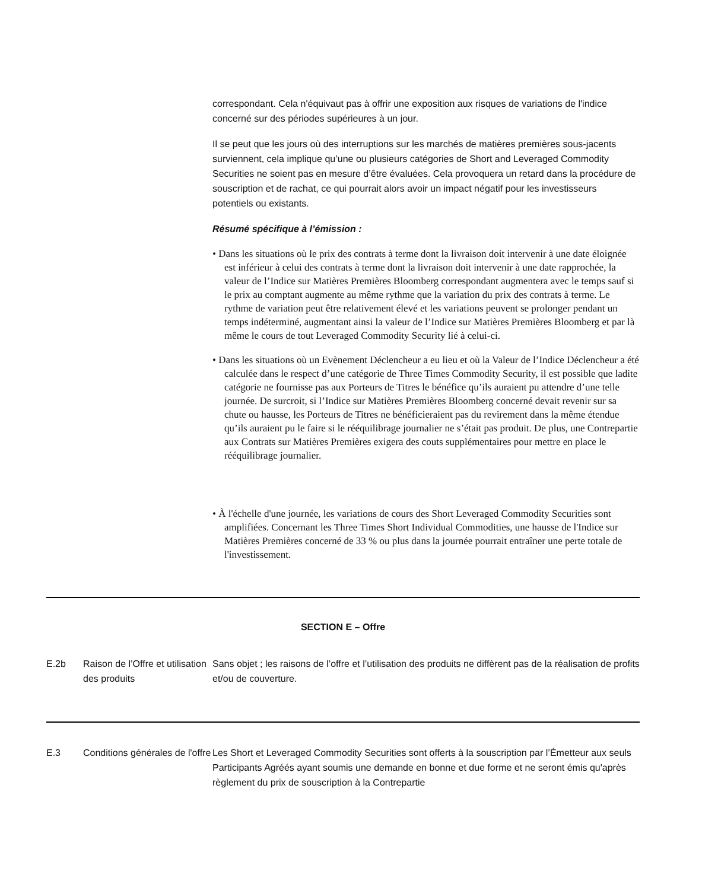correspondant. Cela n'équivaut pas à offrir une exposition aux risques de variations de l'indice concerné sur des périodes supérieures à un jour.
Il se peut que les jours où des interruptions sur les marchés de matières premières sous-jacents surviennent, cela implique qu’une ou plusieurs catégories de Short and Leveraged Commodity Securities ne soient pas en mesure d’être évaluées. Cela provoquera un retard dans la procédure de souscription et de rachat, ce qui pourrait alors avoir un impact négatif pour les investisseurs potentiels ou existants.
Résumé spécifique à l’émission :
• Dans les situations où le prix des contrats à terme dont la livraison doit intervenir à une date éloignée est inférieur à celui des contrats à terme dont la livraison doit intervenir à une date rapprochée, la valeur de l’Indice sur Matières Premières Bloomberg correspondant augmentera avec le temps sauf si le prix au comptant augmente au même rythme que la variation du prix des contrats à terme. Le rythme de variation peut être relativement élevé et les variations peuvent se prolonger pendant un temps indéterminé, augmentant ainsi la valeur de l’Indice sur Matières Premières Bloomberg et par là même le cours de tout Leveraged Commodity Security lié à celui-ci.
• Dans les situations où un Evènement Déclencheur a eu lieu et où la Valeur de l’Indice Déclencheur a été calculée dans le respect d’une catégorie de Three Times Commodity Security, il est possible que ladite catégorie ne fournisse pas aux Porteurs de Titres le bénéfice qu’ils auraient pu attendre d’une telle journée. De surcroit, si l’Indice sur Matières Premières Bloomberg concerné devait revenir sur sa chute ou hausse, les Porteurs de Titres ne bénéficieraient pas du revirement dans la même étendue qu’ils auraient pu le faire si le rééquilibrage journalier ne s’était pas produit. De plus, une Contrepartie aux Contrats sur Matières Premières exigera des couts supplémentaires pour mettre en place le rééquilibrage journalier.
• À l'échelle d'une journée, les variations de cours des Short Leveraged Commodity Securities sont amplifiées. Concernant les Three Times Short Individual Commodities, une hausse de l'Indice sur Matières Premières concerné de 33 % ou plus dans la journée pourrait entraîner une perte totale de l'investissement.
SECTION E – Offre
| E.2b | Raison de l’Offre et utilisation des produits | Sans objet ; les raisons de l’offre et l’utilisation des produits ne diffèrent pas de la réalisation de profits et/ou de couverture. |
| E.3 | Conditions générales de l'offre | Les Short et Leveraged Commodity Securities sont offerts à la souscription par l’Émetteur aux seuls Participants Agréés ayant soumis une demande en bonne et due forme et ne seront émis qu'après règlement du prix de souscription à la Contrepartie |